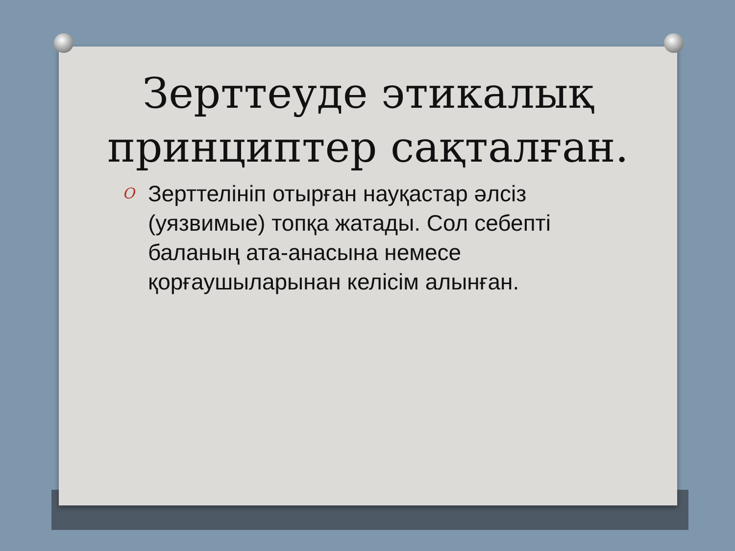Зерттеуде этикалық
принциптер сақталған.
O Зерттелініп отырған науқастар әлсіз (уязвимые) топқа жатады. Сол себепті баланың ата-анасына немесе қорғаушыларынан келісім алынған.